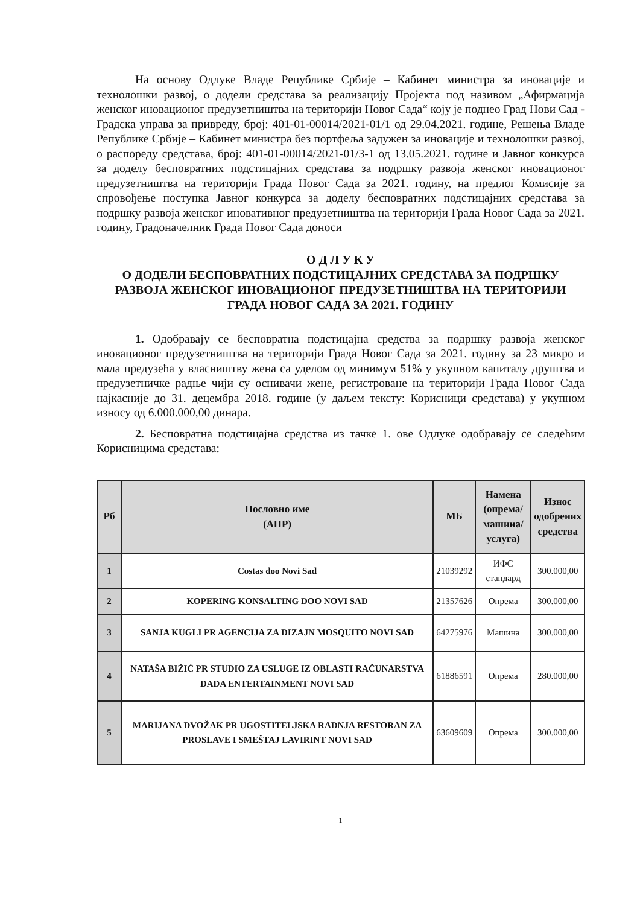На основу Одлуке Владе Републике Србије – Кабинет министра за иновације и технолошки развој, о додели средстава за реализацију Пројекта под називом „Афирмација женског иновационог предузетништва на територији Новог Сада“ коју је поднео Град Нови Сад - Градска управа за привреду, број: 401-01-00014/2021-01/1 од 29.04.2021. године, Решења Владе Републике Србије – Кабинет министра без портфеља задужен за иновације и технолошки развој, о распореду средстава, број: 401-01-00014/2021-01/3-1 од 13.05.2021. године и Јавног конкурса за доделу бесповратних подстицајних средстава за подршку развоја женског иновационог предузетништва на територији Града Новог Сада за 2021. годину, на предлог Комисије за спровођење поступка Јавног конкурса за доделу бесповратних подстицајних средстава за подршку развоја женског иновативног предузетништва на територији Града Новог Сада за 2021. годину, Градоначелник Града Новог Сада доноси
О Д Л У К У
О ДОДЕЛИ БЕСПОВРАТНИХ ПОДСТИЦАЈНИХ СРЕДСТАВА ЗА ПОДРШКУ РАЗВОЈА ЖЕНСКОГ ИНОВАЦИОНОГ ПРЕДУЗЕТНИШТВА НА ТЕРИТОРИЈИ
ГРАДА НОВОГ САДА ЗА 2021. ГОДИНУ
1. Одобравају се бесповратна подстицајна средства за подршку развоја женског иновационог предузетништва на територији Града Новог Сада за 2021. годину за 23 микро и мала предузећа у власништву жена са уделом од минимум 51% у укупном капиталу друштва и предузетничке радње чији су оснивачи жене, регистроване на територији Града Новог Сада најкасније до 31. децембра 2018. године (у даљем тексту: Корисници средстава) у укупном износу од 6.000.000,00 динара.
2. Бесповратна подстицајна средства из тачке 1. ове Одлуке одобравају се следећим Корисницима средстава:
| Рб | Пословно име (АПР) | МБ | Намена (опрема/ машина/ услуга) | Износ одобрених средства |
| --- | --- | --- | --- | --- |
| 1 | Costas doo Novi Sad | 21039292 | ИФС стандард | 300.000,00 |
| 2 | KOPERING KONSALTING DOO NOVI SAD | 21357626 | Опрема | 300.000,00 |
| 3 | SANJA KUGLI PR AGENCIJA ZA DIZAJN MOSQUITO NOVI SAD | 64275976 | Машина | 300.000,00 |
| 4 | NATAŠA BIŽIĆ PR STUDIO ZA USLUGE IZ OBLASTI RAČUNARSTVA DADA ENTERTAINMENT NOVI SAD | 61886591 | Опрема | 280.000,00 |
| 5 | MARIJANA DVOŽAK PR UGOSTITELJSKA RADNJA RESTORAN ZA PROSLAVE I SMEŠTAJ LAVIRINT NOVI SAD | 63609609 | Опрема | 300.000,00 |
1